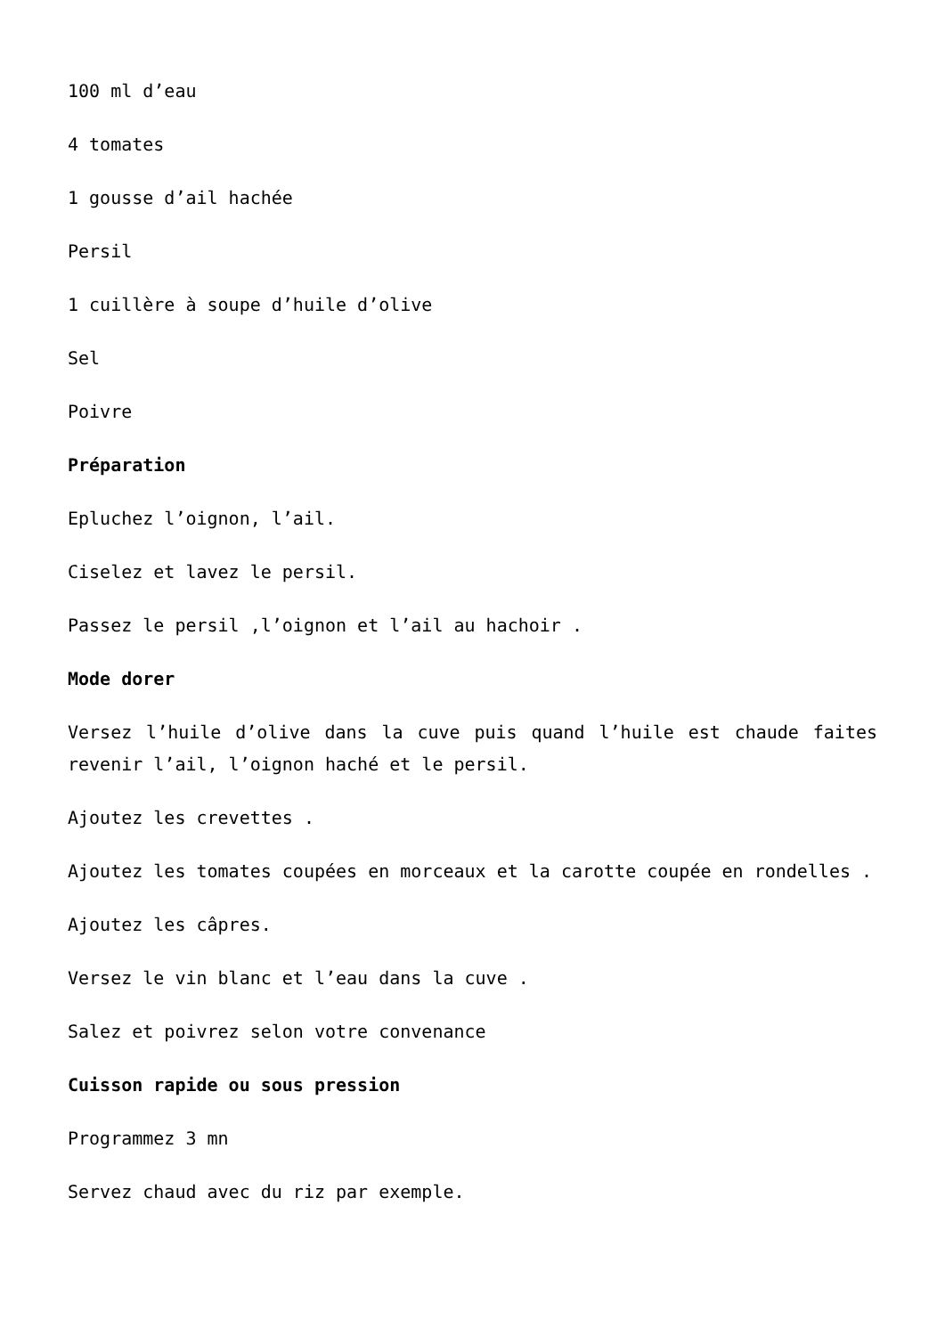100 ml d’eau
4 tomates
1 gousse d’ail hachée
Persil
1 cuillère à soupe d’huile d’olive
Sel
Poivre
Préparation
Epluchez l’oignon, l’ail.
Ciselez et lavez le persil.
Passez le persil ,l’oignon et l’ail au hachoir .
Mode dorer
Versez l’huile d’olive dans la cuve puis quand l’huile est chaude faites revenir l’ail, l’oignon haché et le persil.
Ajoutez les crevettes .
Ajoutez les tomates coupées en morceaux et la carotte coupée en rondelles .
Ajoutez les câpres.
Versez le vin blanc et l’eau dans la cuve .
Salez et poivrez selon votre convenance
Cuisson rapide ou sous pression
Programmez 3 mn
Servez chaud avec du riz par exemple.